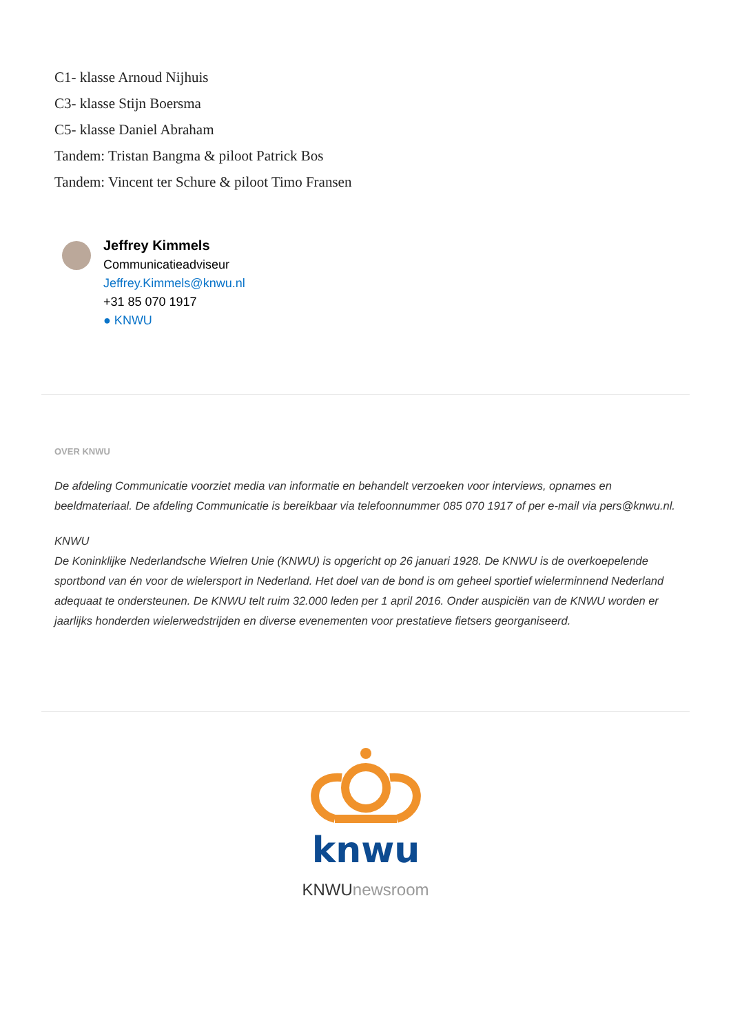C1- klasse Arnoud Nijhuis
C3- klasse Stijn Boersma
C5- klasse Daniel Abraham
Tandem: Tristan Bangma & piloot Patrick Bos
Tandem: Vincent ter Schure & piloot Timo Fransen
Jeffrey Kimmels
Communicatieadviseur
Jeffrey.Kimmels@knwu.nl
+31 85 070 1917
● KNWU
OVER KNWU
De afdeling Communicatie voorziet media van informatie en behandelt verzoeken voor interviews, opnames en beeldmateriaal. De afdeling Communicatie is bereikbaar via telefoonnummer 085 070 1917 of per e-mail via pers@knwu.nl.
KNWU
De Koninklijke Nederlandsche Wielren Unie (KNWU) is opgericht op 26 januari 1928. De KNWU is de overkoepelende sportbond van én voor de wielersport in Nederland. Het doel van de bond is om geheel sportief wielerminnend Nederland adequaat te ondersteunen. De KNWU telt ruim 32.000 leden per 1 april 2016. Onder auspiciën van de KNWU worden er jaarlijks honderden wielerwedstrijden en diverse evenementen voor prestatieve fietsers georganiseerd.
knwu
KNWUnewsroom